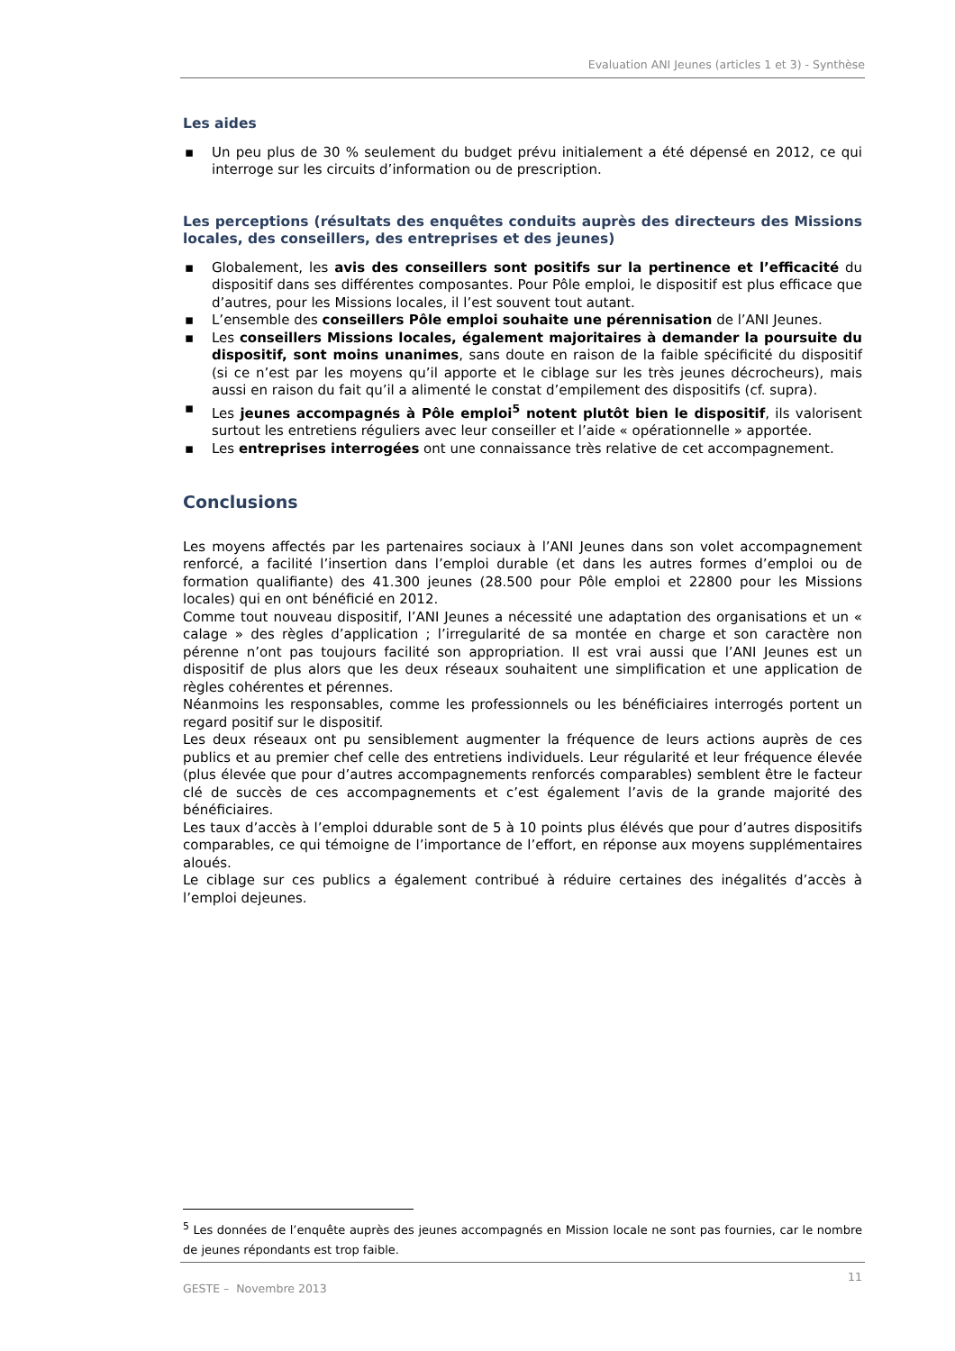Evaluation ANI Jeunes (articles 1 et 3) - Synthèse
Les aides
▪ Un peu plus de 30 % seulement du budget prévu initialement a été dépensé en 2012, ce qui interroge sur les circuits d’information ou de prescription.
Les perceptions (résultats des enquêtes conduits auprès des directeurs des Missions locales, des conseillers, des entreprises et des jeunes)
▪ Globalement, les avis des conseillers sont positifs sur la pertinence et l’efficacité du dispositif dans ses différentes composantes. Pour Pôle emploi, le dispositif est plus efficace que d’autres, pour les Missions locales, il l’est souvent tout autant.
▪ L’ensemble des conseillers Pôle emploi souhaite une pérennisation de l’ANI Jeunes.
▪ Les conseillers Missions locales, également majoritaires à demander la poursuite du dispositif, sont moins unanimes, sans doute en raison de la faible spécificité du dispositif (si ce n’est par les moyens qu’il apporte et le ciblage sur les très jeunes décrocheurs), mais aussi en raison du fait qu’il a alimenté le constat d’empilement des dispositifs (cf. supra).
▪ Les jeunes accompagnés à Pôle emploi<sup>5</sup> notent plutôt bien le dispositif, ils valorisent surtout les entretiens réguliers avec leur conseiller et l’aide « opérationnelle » apportée.
▪ Les entreprises interrogées ont une connaissance très relative de cet accompagnement.
Conclusions
Les moyens affectés par les partenaires sociaux à l’ANI Jeunes dans son volet accompagnement renforcé, a facilité l’insertion dans l’emploi durable (et dans les autres formes d’emploi ou de formation qualifiante) des 41.300 jeunes (28.500 pour Pôle emploi et 22800 pour les Missions locales) qui en ont bénéficié en 2012.
Comme tout nouveau dispositif, l’ANI Jeunes a nécessité une adaptation des organisations et un « calage » des règles d’application ; l’irregularité de sa montée en charge et son caractère non pérenne n’ont pas toujours facilité son appropriation. Il est vrai aussi que l’ANI Jeunes est un dispositif de plus alors que les deux réseaux souhaitent une simplification et une application de règles cohérentes et pérennes.
Néanmoins les responsables, comme les professionnels ou les bénéficiaires interrogés portent un regard positif sur le dispositif.
Les deux réseaux ont pu sensiblement augmenter la fréquence de leurs actions auprès de ces publics et au premier chef celle des entretiens individuels. Leur régularité et leur fréquence élevée (plus élevée que pour d’autres accompagnements renforcés comparables) semblent être le facteur clé de succès de ces accompagnements et c’est également l’avis de la grande majorité des bénéficiaires.
Les taux d’accès à l’emploi ddurable sont de 5 à 10 points plus élévés que pour d’autres dispositifs comparables, ce qui témoigne de l’importance de l’effort, en réponse aux moyens supplémentaires aloués.
Le ciblage sur ces publics a également contribué à réduire certaines des inégalités d’accès à l’emploi dejeunes.
<sup>5</sup> Les données de l’enquête auprès des jeunes accompagnés en Mission locale ne sont pas fournies, car le nombre de jeunes répondants est trop faible.
11
GESTE – Novembre 2013